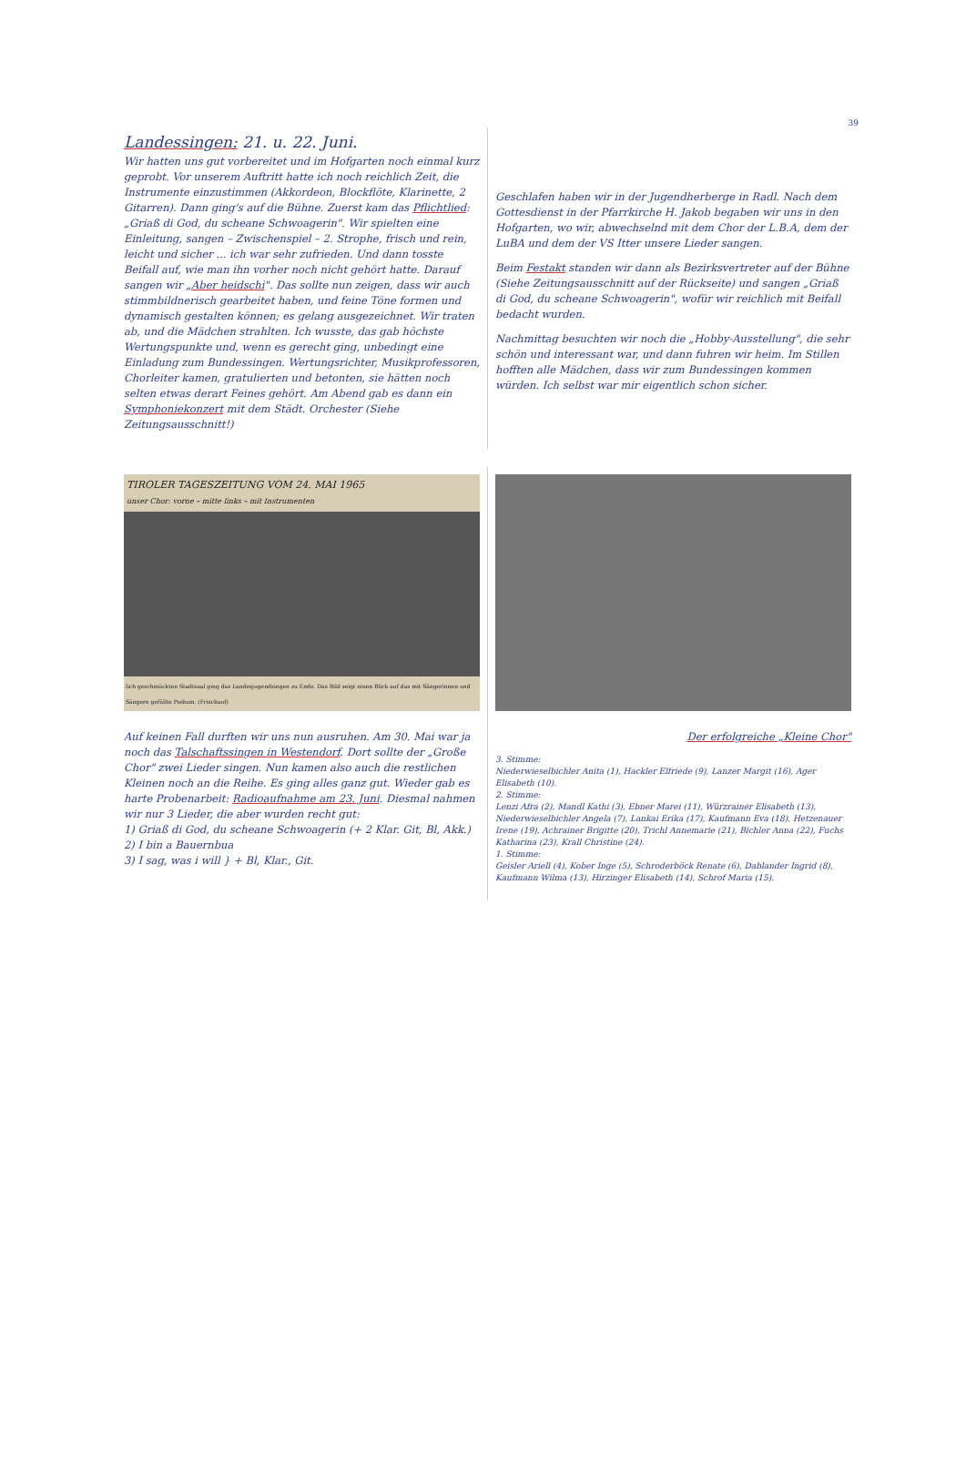39
Landessingen: 21. u. 22. Juni.
Wir hatten uns gut vorbereitet und im Hofgarten noch einmal kurz geprobt. Vor unserem Auftritt hatte ich noch reichlich Zeit, die Instrumente einzustimmen (Akkordeon, Blockflöte, Klarinette, 2 Gitarren). Dann ging's auf die Bühne. Zuerst kam das Pflichtlied: „Griaß di God, du scheane Schwoagerin". Wir spielten eine Einleitung, sangen – Zwischenspiel – 2. Strophe, frisch und rein, leicht und sicher ... ich war sehr zufrieden. Und dann tosste Beifall auf, wie man ihn vorher noch nicht gehört hatte. Darauf sangen wir „Aber heidschi". Das sollte nun zeigen, dass wir auch stimmbildnerisch gearbeitet haben, und feine Töne formen und dynamisch gestalten können; es gelang ausgezeichnet. Wir traten ab, und die Mädchen strahlten. Ich wusste, das gab höchste Wertungspunkte und, wenn es gerecht ging, unbedingt eine Einladung zum Bundessingen. Wertungsrichter, Musikprofessoren, Chorleiter kamen, gratulierten und betonten, sie hätten noch selten etwas derart Feines gehört. Am Abend gab es dann ein Symphoniekonzert mit dem Städt. Orchester (Siehe Zeitungsausschnitt!)
Geschlafen haben wir in der Jugendherberge in Radl. Nach dem Gottesdienst in der Pfarrkirche H. Jakob begaben wir uns in den Hofgarten, wo wir, abwechselnd mit dem Chor der L.B.A, dem der LuBA und dem der VS Itter unsere Lieder sangen.
Beim Festakt standen wir dann als Bezirksvertreter auf der Bühne (Siehe Zeitungsausschnitt auf der Rückseite) und sangen „Griaß di God, du scheane Schwoagerin", wofür wir reichlich mit Beifall bedacht wurden.
Nachmittag besuchten wir noch die „Hobby-Ausstellung", die sehr schön und interessant war, und dann fuhren wir heim. Im Stillen hofften alle Mädchen, dass wir zum Bundessingen kommen würden. Ich selbst war mir eigentlich schon sicher.
TIROLER TAGESZEITUNG VOM 24. MAI 1965
unser Chor: vorne – mitte links – mit Instrumenten
lich geschmückten Stadtsaal ging das Landesjugendsingen zu Ende. Das Bild zeigt einen Blick auf das mit Sängerinnen und Sängern gefüllte Podium. (Frischauf)
Auf keinen Fall durften wir uns nun ausruhen. Am 30. Mai war ja noch das Talschaftssingen in Westendorf. Dort sollte der „Große Chor" zwei Lieder singen. Nun kamen also auch die restlichen Kleinen noch an die Reihe. Es ging alles ganz gut. Wieder gab es harte Probenarbeit: Radioaufnahme am 23. Juni. Diesmal nahmen wir nur 3 Lieder, die aber wurden recht gut:
1) Griaß di God, du scheane Schwoagerin (+ 2 Klar. Git, Bl, Akk.)
2) I bin a Bauernbua
3) I sag, was i will } + Bl, Klar., Git.
Der erfolgreiche „Kleine Chor"
3. Stimme:
Niederwieselbichler Anita (1), Hackler Elfriede (9), Lanzer Margit (16), Ager Elisabeth (10).
2. Stimme:
Lenzi Afra (2), Mandl Kathi (3), Ebner Marei (11), Würzrainer Elisabeth (13), Niederwieselbichler Angela (7), Lankai Erika (17), Kaufmann Eva (18), Hetzenauer Irene (19), Achrainer Brigitte (20), Trichl Annemarie (21), Bichler Anna (22), Fuchs Katharina (23), Krall Christine (24).
1. Stimme:
Geisler Ariell (4), Kober Inge (5), Schroderböck Renate (6), Dablander Ingrid (8), Kaufmann Wilma (13), Hirzinger Elisabeth (14), Schrof Maria (15).